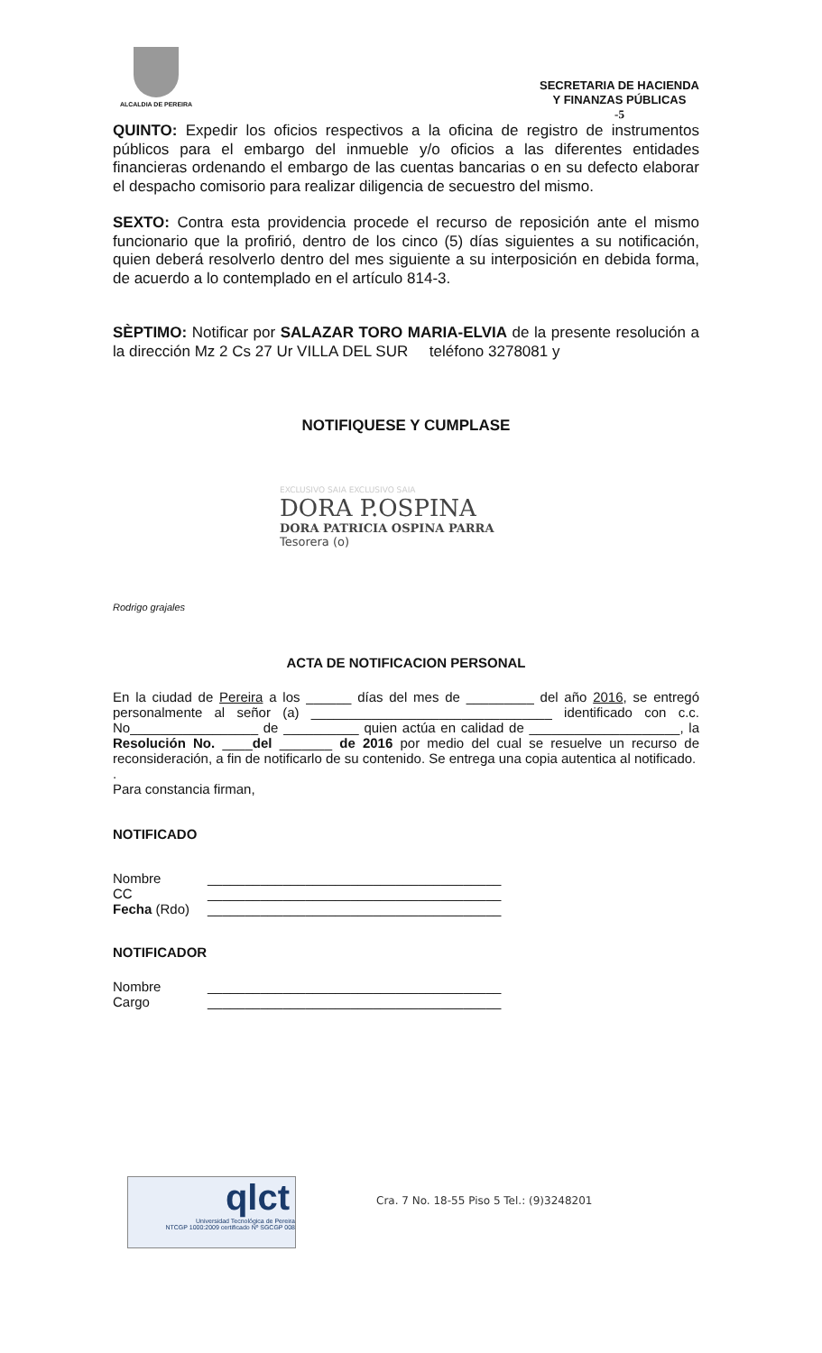ALCALDIA DE PEREIRA
SECRETARIA DE HACIENDA
Y FINANZAS PÚBLICAS
-5
QUINTO: Expedir los oficios respectivos a la oficina de registro de instrumentos públicos para el embargo del inmueble y/o oficios a las diferentes entidades financieras ordenando el embargo de las cuentas bancarias o en su defecto elaborar el despacho comisorio para realizar diligencia de secuestro del mismo.
SEXTO: Contra esta providencia procede el recurso de reposición ante el mismo funcionario que la profirió, dentro de los cinco (5) días siguientes a su notificación, quien deberá resolverlo dentro del mes siguiente a su interposición en debida forma, de acuerdo a lo contemplado en el artículo 814-3.
SÈPTIMO: Notificar por SALAZAR TORO MARIA-ELVIA de la presente resolución a la dirección Mz 2 Cs 27 Ur VILLA DEL SUR teléfono 3278081 y
NOTIFIQUESE Y CUMPLASE
EXCLUSIVO SAIA EXCLUSIVO SAIA
DORA P.OSPINA
DORA PATRICIA OSPINA PARRA
Tesorera (o)
Rodrigo grajales
ACTA DE NOTIFICACION PERSONAL
En la ciudad de Pereira a los ______ días del mes de _________ del año 2016, se entregó personalmente al señor (a) ________________________________ identificado con c.c. No_________________ de __________ quien actúa en calidad de ____________________, la Resolución No. ____del _______ de 2016 por medio del cual se resuelve un recurso de reconsideración, a fin de notificarlo de su contenido. Se entrega una copia autentica al notificado.
.
Para constancia firman,
NOTIFICADO
Nombre _______________________________________
CC _______________________________________
Fecha (Rdo) _______________________________________
NOTIFICADOR
Nombre _______________________________________
Cargo _______________________________________
qlct
Universidad Tecnológica de Pereira
NTCGP 1000:2009 certificado Nº SGCGP 008
Cra. 7 No. 18-55 Piso 5 Tel.: (9)3248201